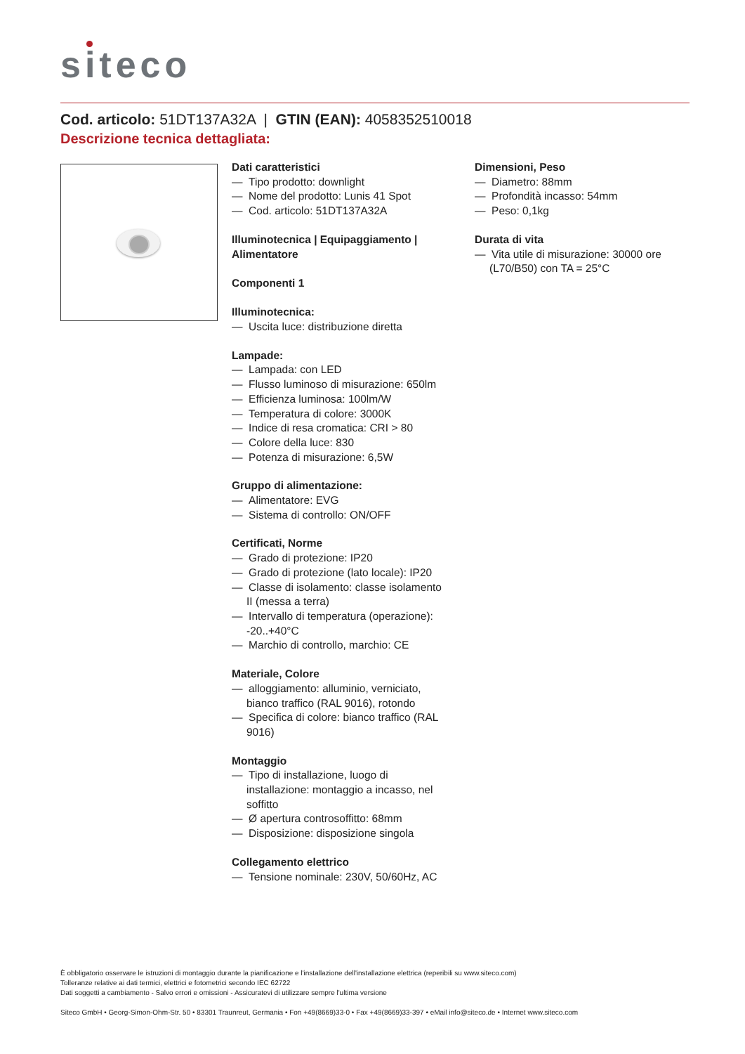siteco
Cod. articolo: 51DT137A32A | GTIN (EAN): 4058352510018
Descrizione tecnica dettagliata:
Dati caratteristici
— Tipo prodotto: downlight
— Nome del prodotto: Lunis 41 Spot
— Cod. articolo: 51DT137A32A
Illuminotecnica | Equipaggiamento | Alimentatore
Componenti 1
Illuminotecnica:
— Uscita luce: distribuzione diretta
Lampade:
— Lampada: con LED
— Flusso luminoso di misurazione: 650lm
— Efficienza luminosa: 100lm/W
— Temperatura di colore: 3000K
— Indice di resa cromatica: CRI > 80
— Colore della luce: 830
— Potenza di misurazione: 6,5W
Gruppo di alimentazione:
— Alimentatore: EVG
— Sistema di controllo: ON/OFF
Certificati, Norme
— Grado di protezione: IP20
— Grado di protezione (lato locale): IP20
— Classe di isolamento: classe isolamento II (messa a terra)
— Intervallo di temperatura (operazione): -20..+40°C
— Marchio di controllo, marchio: CE
Materiale, Colore
— alloggiamento: alluminio, verniciato, bianco traffico (RAL 9016), rotondo
— Specifica di colore: bianco traffico (RAL 9016)
Montaggio
— Tipo di installazione, luogo di installazione: montaggio a incasso, nel soffitto
— Ø apertura controsoffitto: 68mm
— Disposizione: disposizione singola
Collegamento elettrico
— Tensione nominale: 230V, 50/60Hz, AC
Dimensioni, Peso
— Diametro: 88mm
— Profondità incasso: 54mm
— Peso: 0,1kg
Durata di vita
— Vita utile di misurazione: 30000 ore (L70/B50) con TA = 25°C
È obbligatorio osservare le istruzioni di montaggio durante la pianificazione e l'installazione dell'installazione elettrica (reperibili su www.siteco.com)
Tolleranze relative ai dati termici, elettrici e fotometrici secondo IEC 62722
Dati soggetti a cambiamento - Salvo errori e omissioni - Assicuratevi di utilizzare sempre l'ultima versione
Siteco GmbH • Georg-Simon-Ohm-Str. 50 • 83301 Traunreut, Germania • Fon +49(8669)33-0 • Fax +49(8669)33-397 • eMail info@siteco.de • Internet www.siteco.com